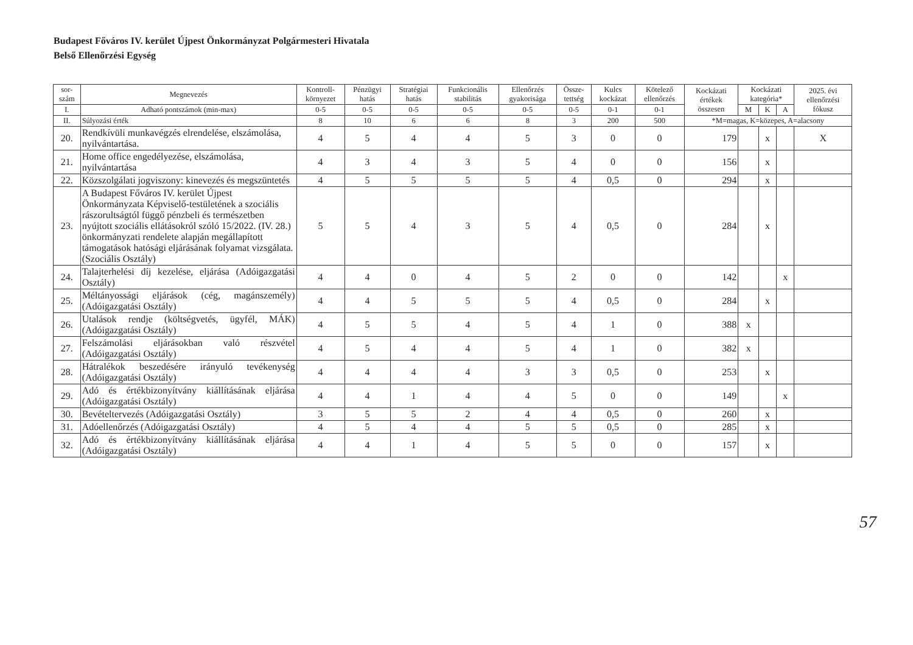Budapest Főváros IV. kerület Újpest Önkormányzat Polgármesteri Hivatala
Belső Ellenőrzési Egység
| sor- szám | Megnevezés | Kontroll- környezet | Pénzügyi hatás | Stratégiai hatás | Funkcionális stabilitás | Ellenőrzés gyakorisága | Össze- tettség | Kulcs kockázat | Kötelező ellenőrzés | Kockázati értékek összesen | Kockázati kategória* | | | 2025. évi ellenőrzési fókusz |
| --- | --- | --- | --- | --- | --- | --- | --- | --- | --- | --- | --- | --- | --- | --- |
| I. | Adható pontszámok (min-max) | 0-5 | 0-5 | 0-5 | 0-5 | 0-5 | 0-5 | 0-1 | 0-1 | | M | K | A | |
| II. | Súlyozási érték | 8 | 10 | 6 | 6 | 8 | 3 | 200 | 500 | *M=magas, K=közepes, A=alacsony | | | | |
| 20. | Rendkívüli munkavégzés elrendelése, elszámolása, nyilvántartása. | 4 | 5 | 4 | 4 | 5 | 3 | 0 | 0 | 179 | | x | | X |
| 21. | Home office engedélyezése, elszámolása, nyilvántartása | 4 | 3 | 4 | 3 | 5 | 4 | 0 | 0 | 156 | | x | | |
| 22. | Közszolgálati jogviszony: kinevezés és megszüntetés | 4 | 5 | 5 | 5 | 5 | 4 | 0,5 | 0 | 294 | | x | | |
| 23. | A Budapest Főváros IV. kerület Újpest Önkormányzata Képviselő-testületének a szociális rászorultságtól függő pénzbeli és természetben nyújtott szociális ellátásokról szóló 15/2022. (IV. 28.) önkormányzati rendelete alapján megállapított támogatások hatósági eljárásának folyamat vizsgálata. (Szociális Osztály) | 5 | 5 | 4 | 3 | 5 | 4 | 0,5 | 0 | 284 | | x | | |
| 24. | Talajterhelési díj kezelése, eljárása (Adóigazgatási Osztály) | 4 | 4 | 0 | 4 | 5 | 2 | 0 | 0 | 142 | | | x | |
| 25. | Méltányossági eljárások (cég, magánszemély) (Adóigazgatási Osztály) | 4 | 4 | 5 | 5 | 5 | 4 | 0,5 | 0 | 284 | | x | | |
| 26. | Utalások rendje (költségvetés, ügyfél, MÁK) (Adóigazgatási Osztály) | 4 | 5 | 5 | 4 | 5 | 4 | 1 | 0 | 388 | x | | | |
| 27. | Felszámolási eljárásokban való részvétel (Adóigazgatási Osztály) | 4 | 5 | 4 | 4 | 5 | 4 | 1 | 0 | 382 | x | | | |
| 28. | Hátralékok beszedésére irányuló tevékenység (Adóigazgatási Osztály) | 4 | 4 | 4 | 4 | 3 | 3 | 0,5 | 0 | 253 | | x | | |
| 29. | Adó és értékbizonyítvány kiállításának eljárása (Adóigazgatási Osztály) | 4 | 4 | 1 | 4 | 4 | 5 | 0 | 0 | 149 | | | x | |
| 30. | Bevételtervezés (Adóigazgatási Osztály) | 3 | 5 | 5 | 2 | 4 | 4 | 0,5 | 0 | 260 | | x | | |
| 31. | Adóellenőrzés (Adóigazgatási Osztály) | 4 | 5 | 4 | 4 | 5 | 5 | 0,5 | 0 | 285 | | x | | |
| 32. | Adó és értékbizonyítvány kiállításának eljárása (Adóigazgatási Osztály) | 4 | 4 | 1 | 4 | 5 | 5 | 0 | 0 | 157 | | x | | |
57